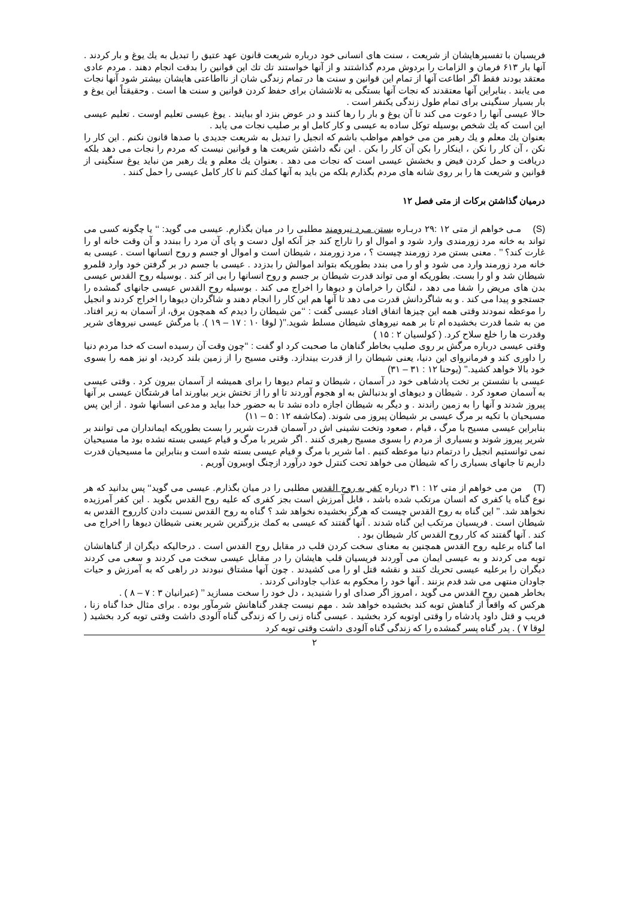فریسیان با تفسیرهایشان از شریعت ، سنت های انسانی خود درباره شریعت قانون عهد عتیق را تبدیل به یك یوغ و بار کردند . آنها بار ۶۱۳ فرمان و الزامات را بردوش مردم گذاشتند و از آنها خواستند تك تك این قوانین را بدقت انجام دهند . مردم عادی معتقد بودند فقط اگر اطاعت آنها از تمام این قوانین و سنت ها در تمام زندگی شان از نااطاعتی هایشان بیشتر شود آنها نجات می یابند . بنابراین آنها معتقدند که نجات آنها بستگی به تلاششان برای حفظ کردن قوانین و سنت ها است . وحقیقتاً این یوغ و بار بسیار سنگینی برای تمام طول زندگی یکنفر است .
حالا عیسی آنها را دعوت می کند تا آن یوغ و بار را رها کنند و در عوض بنزد او بیایند . یوغ عیسی تعلیم اوست . تعلیم عیسی این است که یك شخص بوسیله توکل ساده به عیسی و کار کامل او بر صلیب نجات می یابد .
بعنوان یك معلم و یك رهبر من می خواهم مواظب باشم که انجیل را تبدیل به شریعت جدیدی با صدها قانون نکنم . این کار را نکن ، آن کار را نکن ، اینکار را بکن آن کار را بکن . این نگه داشتن شریعت ها و قوانین نیست که مردم را نجات می دهد بلکه دریافت و حمل کردن فیض و بخشش عیسی است که نجات می دهد . بعنوان یك معلم و یك رهبر من نباید یوغ سنگینی از قوانین و شریعت ها را بر روی شانه های مردم بگذارم بلکه من باید به آنها کمك کنم تا کار کامل عیسی را حمل کنند .
درمیان گذاشتن برکات از متی فصل ۱۲
(S) مـی خواهم از متی ۱۲ :۲۹ دربـاره بستن مـرد نیرومند مطلبی را در میان بگذارم. عیسی می گوید: ‘‘ یا چگونه کسی می تواند به خانه مرد زورمندی وارد شود و اموال او را تاراج کند جز آنکه اول دست و پای آن مرد را ببندد و آن وقت خانه او را غارت کند؟ ’’ . معنی بستن مرد زورمند چیست ؟ ، مرد زورمند ، شیطان است و اموال او جسم و روح انسانها است . عیسی به خانه مرد زورمند وارد می شود و او را می بندد بطوریکه بتواند اموالش را بدزدد . عیسی با جسم در بر گرفتن خود وارد قلمرو شیطان شد و او را بست. بطوریکه او می تواند قدرت شیطان بر جسم و روح انسانها را بی اثر کند . بوسیله روح القدس عیسی بدن های مریض را شفا می دهد ، لنگان را خرامان و دیوها را اخراج می کند . بوسیله روح القدس عیسی جانهای گمشده را جستجو و پیدا می کند . و به شاگردانش قدرت می دهد تا آنها هم این کار را انجام دهند و شاگردان دیوها را اخراج کردند و انجیل را موعظه نمودند وقتی همه این چیزها اتفاق افتاد عیسی گفت : ‘‘من شیطان را دیدم که همچون برق، از آسمان به زیر افتاد. من به شما قدرت بخشیده ام تا بر همه نیروهای شیطان مسلط شوید.’’( لوقا ۱۰ : ۱۷ – ۱۹ ). با مرگش عیسی نیروهای شریر وقدرت ها را خلع سلاح کرد. ( کولسیان ۲ : ۱۵ )
وقتی عیسی درباره مرگش بر روی صلیب بخاطر گناهان ما صحبت کرد او گفت : ‘‘چون وقت آن رسیده است که خدا مردم دنیا را داوری کند و فرمانروای این دنیا، یعنی شیطان را از قدرت بیندازد. وقتی مسیح را از زمین بلند کردید، او نیز همه را بسوی خود بالا خواهد کشید.’’ (یوحنا ۱۲ : ۳۱ – ۳۱)
عیسی با نشستن بر تخت پادشاهی خود در آسمان ، شیطان و تمام دیوها را برای همیشه از آسمان بیرون کرد . وقتی عیسی به آسمان صعود کرد . شیطان و دیوهای او بدنبالش به او هجوم آوردند تا او را از تختش بزیر بیاورند اما فرشتگان عیسی بر آنها پیروز شدند و آنها را به زمین راندند . و دیگر به شیطان اجازه داده نشد تا به حضور خدا بیاید و مدعی انسانها شود . از این پس مسیحیان با تکیه بر مرگ عیسی بر شیطان پیروز می شوند. (مکاشفه ۱۲ : ۵ – ۱۱)
بنابراین عیسی مسیح با مرگ ، قیام ، صعود وتخت نشینی اش در آسمان قدرت شریر را بست بطوریکه ایمانداران می توانند بر شریر پیروز شوند و بسیاری از مردم را بسوی مسیح رهبری کنند . اگر شریر با مرگ و قیام عیسی بسته نشده بود ما مسیحیان نمی توانستیم انجیل را درتمام دنیا موعظه کنیم . اما شریر با مرگ و قیام عیسی بسته شده است و بنابراین ما مسیحیان قدرت داریم تا جانهای بسیاری را که شیطان می خواهد تحت کنترل خود درآورد ازچنگ اوبیرون آوریم .
(T) من می خواهم از متی ۱۲ : ۳۱ درباره کفر به روح القدس مطلبی را در میان بگذارم. عیسی می گوید‘‘ پس بدانید که هر نوع گناه یا کفری که انسان مرتکب شده باشد ، قابل آمرزش است بجز کفری که علیه روح القدس بگوید . این کفر آمرزیده نخواهد شد. ’’ این گناه به روح القدس چیست که هرگز بخشیده نخواهد شد ؟ گناه به روح القدس نسبت دادن کارروح القدس به شیطان است . فریسیان مرتکب این گناه شدند . آنها گفتند که عیسی به کمك بزرگترین شریر یعنی شیطان دیوها را اخراج می کند . آنها گفتند که کار روح القدس کار شیطان بود .
اما گناه برعلیه روح القدس همچنین به معنای سخت کردن قلب در مقابل روح القدس است . درحالیکه دیگران از گناهانشان توبه می کردند و به عیسی ایمان می آوردند فریسیان قلب هایشان را در مقابل عیسی سخت می کردند و سعی می کردند دیگران را برعلیه عیسی تحریك کنند و نقشه قتل او را می کشیدند . چون آنها مشتاق نبودند در راهی که به آمرزش و حیات جاودان منتهی می شد قدم بزنند . آنها خود را محکوم به عذاب جاودانی کردند .
بخاطر همین روح القدس می گوید ، امروز اگر صدای او را شنیدید ، دل خود را سخت مسازید ’’ (عبرانیان ۳ : ۷ – ۸ ) .
هرکس که واقعاً از گناهش توبه کند بخشیده خواهد شد . مهم نیست چقدر گناهانش شرمآور بوده . برای مثال خدا گناه زنا ، فریب و قتل داود پادشاه را وقتی اوتوبه کرد بخشید . عیسی گناه زنی را که زندگی گناه آلودی داشت وقتی توبه کرد بخشید ( لوقا ۷ ) . پدر گناه پسر گمشده را که زندگی گناه آلودی داشت وقتی توبه کرد
۲